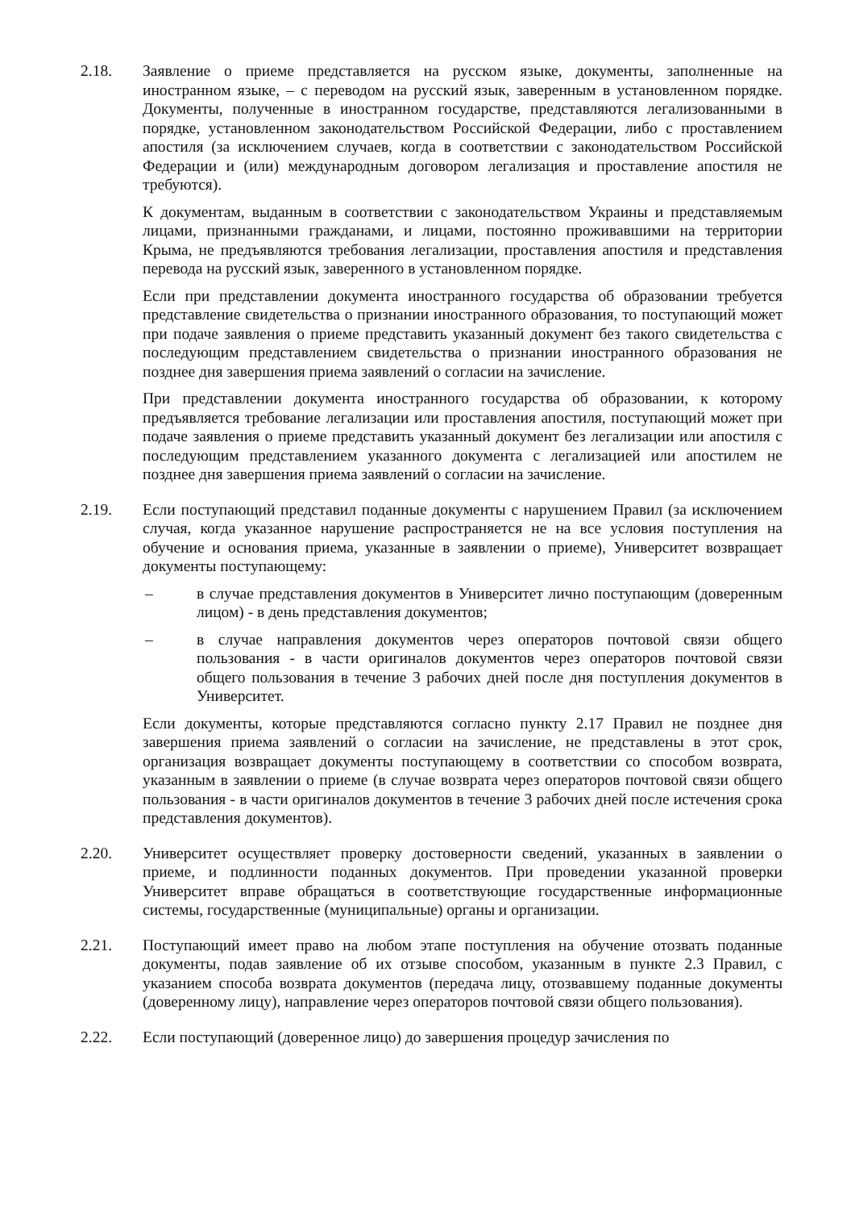2.18. Заявление о приеме представляется на русском языке, документы, заполненные на иностранном языке, – с переводом на русский язык, заверенным в установленном порядке. Документы, полученные в иностранном государстве, представляются легализованными в порядке, установленном законодательством Российской Федерации, либо с проставлением апостиля (за исключением случаев, когда в соответствии с законодательством Российской Федерации и (или) международным договором легализация и проставление апостиля не требуются).
К документам, выданным в соответствии с законодательством Украины и представляемым лицами, признанными гражданами, и лицами, постоянно проживавшими на территории Крыма, не предъявляются требования легализации, проставления апостиля и представления перевода на русский язык, заверенного в установленном порядке.
Если при представлении документа иностранного государства об образовании требуется представление свидетельства о признании иностранного образования, то поступающий может при подаче заявления о приеме представить указанный документ без такого свидетельства с последующим представлением свидетельства о признании иностранного образования не позднее дня завершения приема заявлений о согласии на зачисление.
При представлении документа иностранного государства об образовании, к которому предъявляется требование легализации или проставления апостиля, поступающий может при подаче заявления о приеме представить указанный документ без легализации или апостиля с последующим представлением указанного документа с легализацией или апостилем не позднее дня завершения приема заявлений о согласии на зачисление.
2.19. Если поступающий представил поданные документы с нарушением Правил (за исключением случая, когда указанное нарушение распространяется не на все условия поступления на обучение и основания приема, указанные в заявлении о приеме), Университет возвращает документы поступающему:
– в случае представления документов в Университет лично поступающим (доверенным лицом) - в день представления документов;
– в случае направления документов через операторов почтовой связи общего пользования - в части оригиналов документов через операторов почтовой связи общего пользования в течение 3 рабочих дней после дня поступления документов в Университет.
Если документы, которые представляются согласно пункту 2.17 Правил не позднее дня завершения приема заявлений о согласии на зачисление, не представлены в этот срок, организация возвращает документы поступающему в соответствии со способом возврата, указанным в заявлении о приеме (в случае возврата через операторов почтовой связи общего пользования - в части оригиналов документов в течение 3 рабочих дней после истечения срока представления документов).
2.20. Университет осуществляет проверку достоверности сведений, указанных в заявлении о приеме, и подлинности поданных документов. При проведении указанной проверки Университет вправе обращаться в соответствующие государственные информационные системы, государственные (муниципальные) органы и организации.
2.21. Поступающий имеет право на любом этапе поступления на обучение отозвать поданные документы, подав заявление об их отзыве способом, указанным в пункте 2.3 Правил, с указанием способа возврата документов (передача лицу, отозвавшему поданные документы (доверенному лицу), направление через операторов почтовой связи общего пользования).
2.22. Если поступающий (доверенное лицо) до завершения процедур зачисления по